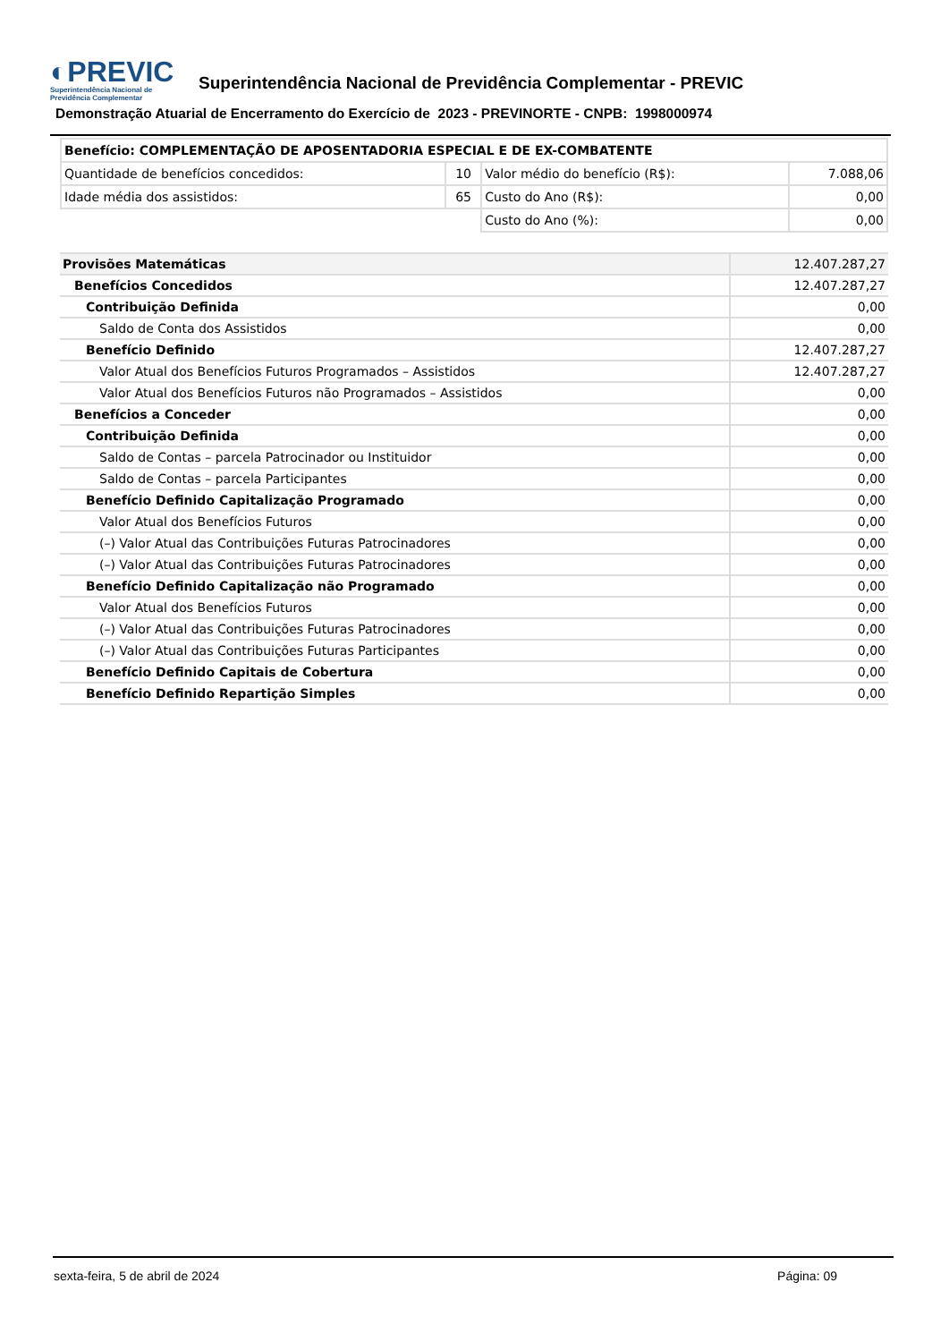◐PREVIC
Superintendência Nacional de
Previdência Complementar
Superintendência Nacional de Previdência Complementar - PREVIC
Demonstração Atuarial de Encerramento do Exercício de 2023 - PREVINORTE - CNPB: 1998000974
| Benefício: COMPLEMENTAÇÃO DE APOSENTADORIA ESPECIAL E DE EX-COMBATENTE | | | |
| --- | --- | --- | --- |
| Quantidade de benefícios concedidos: | 10 | Valor médio do benefício (R$): | 7.088,06 |
| Idade média dos assistidos: | 65 | Custo do Ano (R$): | 0,00 |
| | | Custo do Ano (%): | 0,00 |
| Provisões Matemáticas | 12.407.287,27 |
| Benefícios Concedidos | 12.407.287,27 |
| Contribuição Definida | 0,00 |
| Saldo de Conta dos Assistidos | 0,00 |
| Benefício Definido | 12.407.287,27 |
| Valor Atual dos Benefícios Futuros Programados – Assistidos | 12.407.287,27 |
| Valor Atual dos Benefícios Futuros não Programados – Assistidos | 0,00 |
| Benefícios a Conceder | 0,00 |
| Contribuição Definida | 0,00 |
| Saldo de Contas – parcela Patrocinador ou Instituidor | 0,00 |
| Saldo de Contas – parcela Participantes | 0,00 |
| Benefício Definido Capitalização Programado | 0,00 |
| Valor Atual dos Benefícios Futuros | 0,00 |
| (–) Valor Atual das Contribuições Futuras Patrocinadores | 0,00 |
| (–) Valor Atual das Contribuições Futuras Patrocinadores | 0,00 |
| Benefício Definido Capitalização não Programado | 0,00 |
| Valor Atual dos Benefícios Futuros | 0,00 |
| (–) Valor Atual das Contribuições Futuras Patrocinadores | 0,00 |
| (–) Valor Atual das Contribuições Futuras Participantes | 0,00 |
| Benefício Definido Capitais de Cobertura | 0,00 |
| Benefício Definido Repartição Simples | 0,00 |
sexta-feira, 5 de abril de 2024 Página: 09